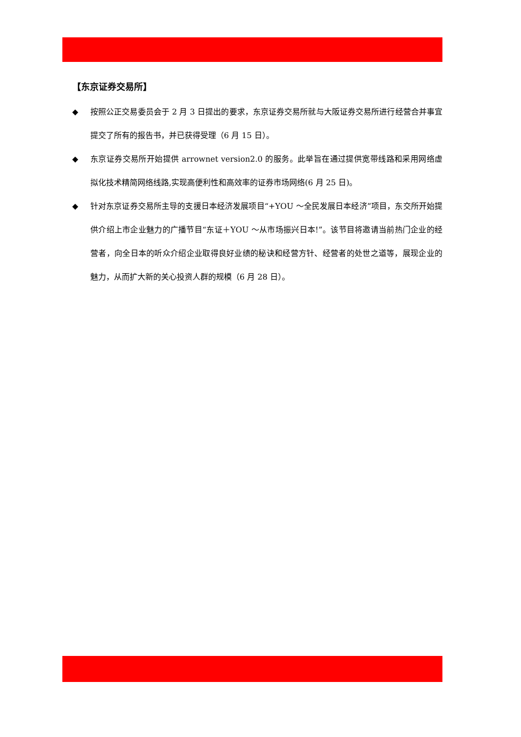【东京证券交易所】
◆ 按照公正交易委员会于 2 月 3 日提出的要求，东京证券交易所就与大阪证券交易所进行经营合并事宜提交了所有的报告书，并已获得受理（6 月 15 日）。
◆ 东京证券交易所开始提供 arrownet version2.0 的服务。此举旨在通过提供宽带线路和采用网络虚拟化技术精简网络线路,实现高便利性和高效率的证券市场网络(6 月 25 日)。
◆ 针对东京证券交易所主导的支援日本经济发展项目“+YOU ～全民发展日本经济”项目，东交所开始提供介绍上市企业魅力的广播节目“东证＋YOU ～从市场振兴日本!”。该节目将邀请当前热门企业的经营者，向全日本的听众介绍企业取得良好业绩的秘诀和经营方针、经营者的处世之道等，展现企业的魅力，从而扩大新的关心投资人群的规模（6 月 28 日）。